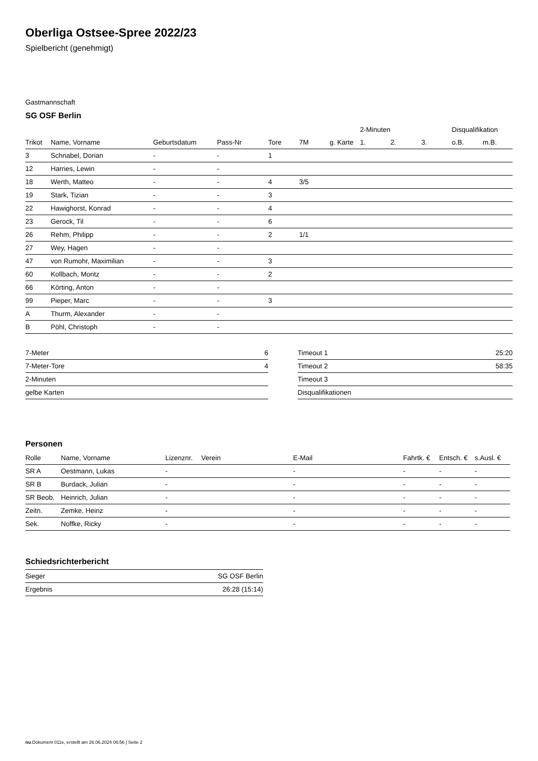Oberliga Ostsee-Spree 2022/23
Spielbericht (genehmigt)
Gastmannschaft
SG OSF Berlin
| | | | | | | | 2-Minuten | | | Disqualifikation | |
| --- | --- | --- | --- | --- | --- | --- | --- | --- | --- | --- | --- |
| Trikot | Name, Vorname | Geburtsdatum | Pass-Nr | Tore | 7M | g. Karte | 1. | 2. | 3. | o.B. | m.B. |
| 3 | Schnabel, Dorian | - | - | 1 | | | | | | | |
| 12 | Harries, Lewin | - | - | | | | | | | | |
| 18 | Werth, Matteo | - | - | 4 | 3/5 | | | | | | |
| 19 | Stark, Tizian | - | - | 3 | | | | | | | |
| 22 | Hawighorst, Konrad | - | - | 4 | | | | | | | |
| 23 | Gerock, Til | - | - | 6 | | | | | | | |
| 26 | Rehm, Philipp | - | - | 2 | 1/1 | | | | | | |
| 27 | Wey, Hagen | - | - | | | | | | | | |
| 47 | von Rumohr, Maximilian | - | - | 3 | | | | | | | |
| 60 | Kollbach, Moritz | - | - | 2 | | | | | | | |
| 66 | Körting, Anton | - | - | | | | | | | | |
| 99 | Pieper, Marc | - | - | 3 | | | | | | | |
| A | Thurm, Alexander | - | - | | | | | | | | |
| B | Pöhl, Christoph | - | - | | | | | | | | |
| 7-Meter | 6 |
| 7-Meter-Tore | 4 |
| 2-Minuten | |
| gelbe Karten | |
| Timeout 1 | 25:20 |
| Timeout 2 | 58:35 |
| Timeout 3 | |
| Disqualifikationen | |
Personen
| Rolle | Name, Vorname | Lizenznr. | Verein | E-Mail | Fahrtk. € | Entsch. € | s.Ausl. € |
| --- | --- | --- | --- | --- | --- | --- | --- |
| SR A | Oestmann, Lukas | - | | - | - | - | - |
| SR B | Burdack, Julian | - | | - | - | - | - |
| SR Beob. | Heinrich, Julian | - | | - | - | - | - |
| Zeitn. | Zemke, Heinz | - | | - | - | - | - |
| Sek. | Noffke, Ricky | - | | - | - | - | - |
Schiedsrichterbericht
| Sieger | SG OSF Berlin |
| Ergebnis | 26:28 (15:14) |
nu.Dokument 011e, erstellt am 26.06.2024 06:56 | Seite 2